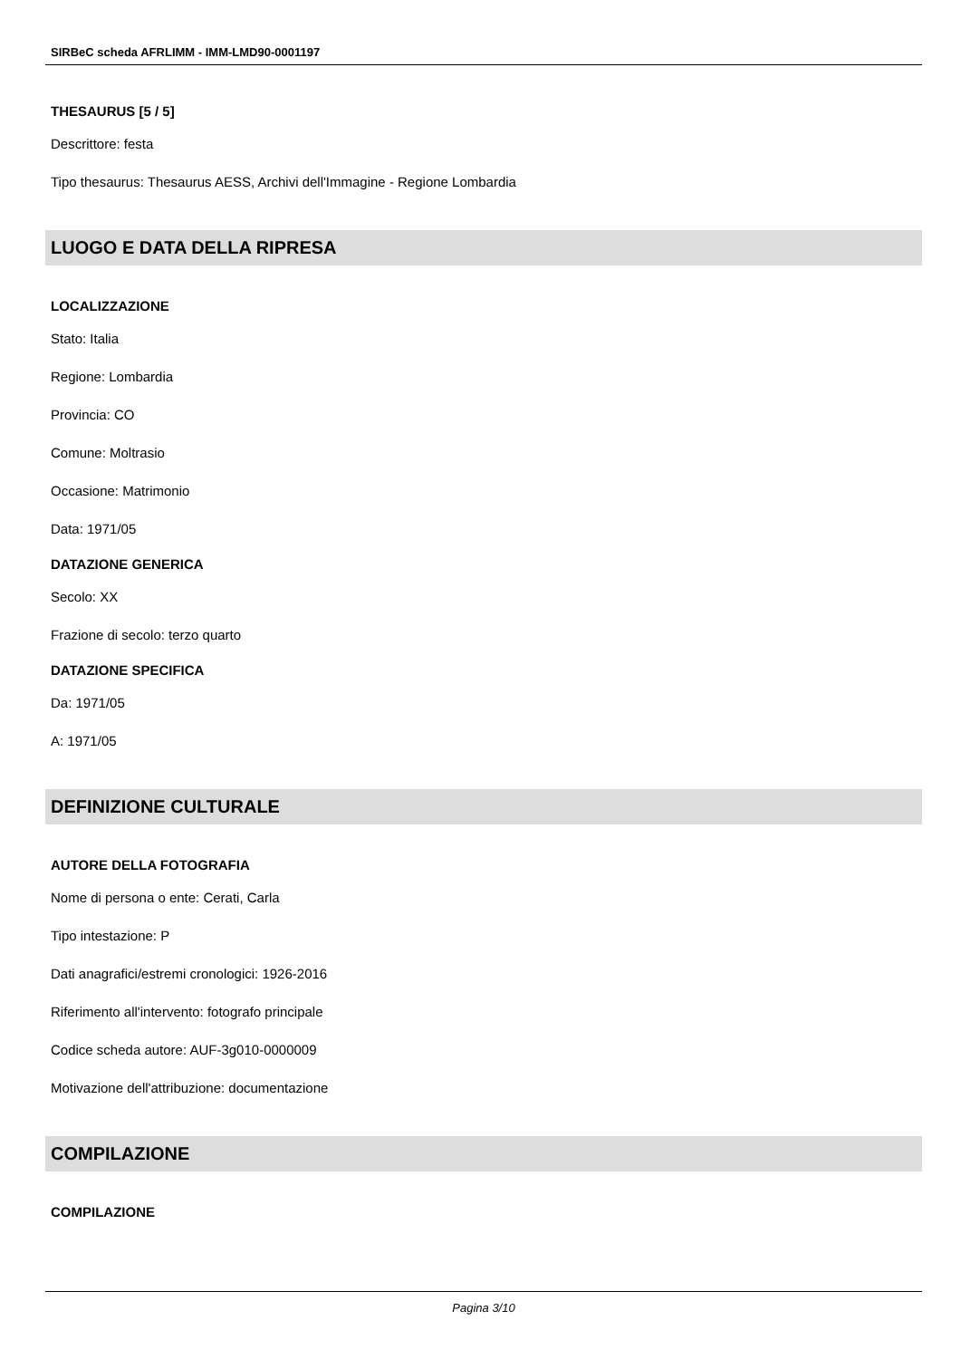SIRBeC scheda AFRLIMM - IMM-LMD90-0001197
THESAURUS [5 / 5]
Descrittore: festa
Tipo thesaurus: Thesaurus AESS, Archivi dell'Immagine - Regione Lombardia
LUOGO E DATA DELLA RIPRESA
LOCALIZZAZIONE
Stato: Italia
Regione: Lombardia
Provincia: CO
Comune: Moltrasio
Occasione: Matrimonio
Data: 1971/05
DATAZIONE GENERICA
Secolo: XX
Frazione di secolo: terzo quarto
DATAZIONE SPECIFICA
Da: 1971/05
A: 1971/05
DEFINIZIONE CULTURALE
AUTORE DELLA FOTOGRAFIA
Nome di persona o ente: Cerati, Carla
Tipo intestazione: P
Dati anagrafici/estremi cronologici: 1926-2016
Riferimento all'intervento: fotografo principale
Codice scheda autore: AUF-3g010-0000009
Motivazione dell'attribuzione: documentazione
COMPILAZIONE
COMPILAZIONE
Pagina 3/10